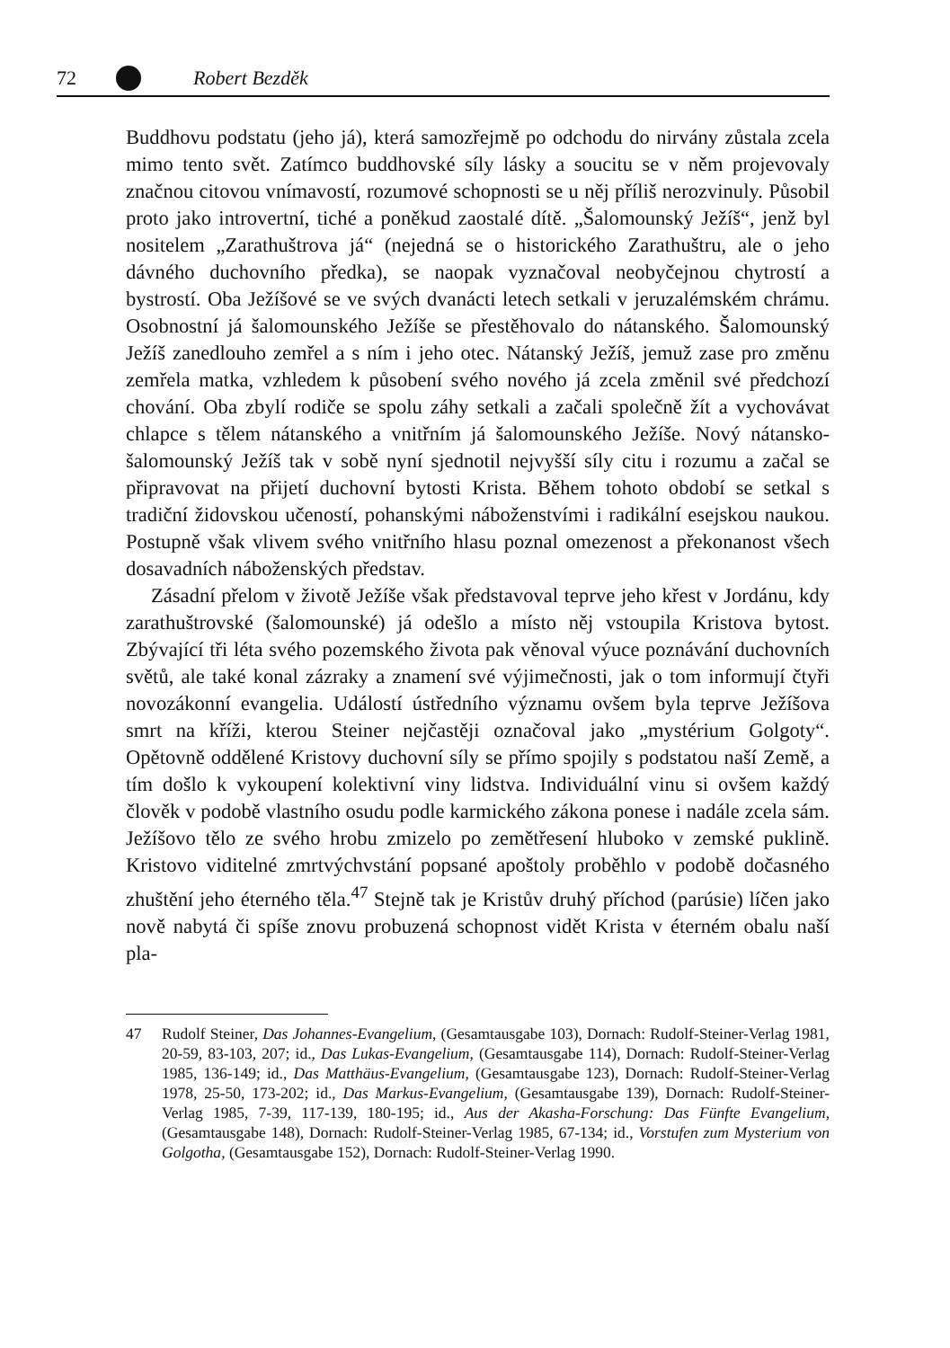72 Robert Bezděk
Buddhovu podstatu (jeho já), která samozřejmě po odchodu do nirvány zůstala zcela mimo tento svět. Zatímco buddhovské síly lásky a soucitu se v něm projevovaly značnou citovou vnímavostí, rozumové schopnosti se u něj příliš nerozvinuly. Působil proto jako introvertní, tiché a poněkud zaostalé dítě. „Šalomounský Ježíš“, jenž byl nositelem „Zarathuštrova já“ (nejedná se o historického Zarathuštru, ale o jeho dávného duchovního předka), se naopak vyznačoval neobyčejnou chytrostí a bystrostí. Oba Ježíšové se ve svých dvanácti letech setkali v jeruzalémském chrámu. Osobnostní já šalomounského Ježíše se přestěhovalo do nátanského. Šalomounský Ježíš zanedlouho zemřel a s ním i jeho otec. Nátanský Ježíš, jemuž zase pro změnu zemřela matka, vzhledem k působení svého nového já zcela změnil své předchozí chování. Oba zbylí rodiče se spolu záhy setkali a začali společně žít a vychovávat chlapce s tělem nátanského a vnitřním já šalomounského Ježíše. Nový nátansko-šalomounský Ježíš tak v sobě nyní sjednotil nejvyšší síly citu i rozumu a začal se připravovat na přijetí duchovní bytosti Krista. Během tohoto období se setkal s tradiční židovskou učeností, pohanskými náboženstvími i radikální esejskou naukou. Postupně však vlivem svého vnitřního hlasu poznal omezenost a překonanost všech dosavadních náboženských představ.
Zásadní přelom v životě Ježíše však představoval teprve jeho křest v Jordánu, kdy zarathuštrovské (šalomounské) já odešlo a místo něj vstoupila Kristova bytost. Zbývající tři léta svého pozemského života pak věnoval výuce poznávání duchovních světů, ale také konal zázraky a znamení své výjimečnosti, jak o tom informují čtyři novozákonní evangelia. Událostí ústředního významu ovšem byla teprve Ježíšova smrt na kříži, kterou Steiner nejčastěji označoval jako „mystérium Golgoty“. Opětovně oddělené Kristovy duchovní síly se přímo spojily s podstatou naší Země, a tím došlo k vykoupení kolektivní viny lidstva. Individuální vinu si ovšem každý člověk v podobě vlastního osudu podle karmického zákona ponese i nadále zcela sám. Ježíšovo tělo ze svého hrobu zmizelo po zemětřesení hluboko v zemské puklině. Kristovo viditelné zmrtvýchvstání popsané apoštoly proběhlo v podobě dočasného zhuštění jeho éterného těla.<sup>47</sup> Stejně tak je Kristův druhý příchod (parúsie) líčen jako nově nabytá či spíše znovu probuzená schopnost vidět Krista v éterném obalu naší pla-
47 Rudolf Steiner, Das Johannes-Evangelium, (Gesamtausgabe 103), Dornach: Rudolf-Steiner-Verlag 1981, 20-59, 83-103, 207; id., Das Lukas-Evangelium, (Gesamtausgabe 114), Dornach: Rudolf-Steiner-Verlag 1985, 136-149; id., Das Matthäus-Evangelium, (Gesamtausgabe 123), Dornach: Rudolf-Steiner-Verlag 1978, 25-50, 173-202; id., Das Markus-Evangelium, (Gesamtausgabe 139), Dornach: Rudolf-Steiner-Verlag 1985, 7-39, 117-139, 180-195; id., Aus der Akasha-Forschung: Das Fünfte Evangelium, (Gesamtausgabe 148), Dornach: Rudolf-Steiner-Verlag 1985, 67-134; id., Vorstufen zum Mysterium von Golgotha, (Gesamtausgabe 152), Dornach: Rudolf-Steiner-Verlag 1990.